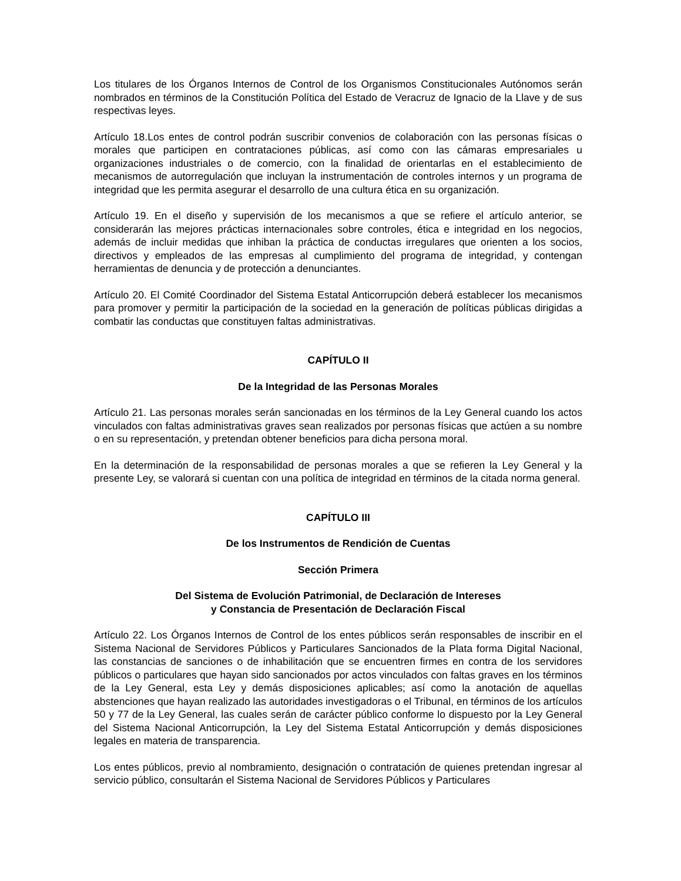Los titulares de los Órganos Internos de Control de los Organismos Constitucionales Autónomos serán nombrados en términos de la Constitución Política del Estado de Veracruz de Ignacio de la Llave y de sus respectivas leyes.
Artículo 18.Los entes de control podrán suscribir convenios de colaboración con las personas físicas o morales que participen en contrataciones públicas, así como con las cámaras empresariales u organizaciones industriales o de comercio, con la finalidad de orientarlas en el establecimiento de mecanismos de autorregulación que incluyan la instrumentación de controles internos y un programa de integridad que les permita asegurar el desarrollo de una cultura ética en su organización.
Artículo 19. En el diseño y supervisión de los mecanismos a que se refiere el artículo anterior, se considerarán las mejores prácticas internacionales sobre controles, ética e integridad en los negocios, además de incluir medidas que inhiban la práctica de conductas irregulares que orienten a los socios, directivos y empleados de las empresas al cumplimiento del programa de integridad, y contengan herramientas de denuncia y de protección a denunciantes.
Artículo 20. El Comité Coordinador del Sistema Estatal Anticorrupción deberá establecer los mecanismos para promover y permitir la participación de la sociedad en la generación de políticas públicas dirigidas a combatir las conductas que constituyen faltas administrativas.
CAPÍTULO II
De la Integridad de las Personas Morales
Artículo 21. Las personas morales serán sancionadas en los términos de la Ley General cuando los actos vinculados con faltas administrativas graves sean realizados por personas físicas que actúen a su nombre o en su representación, y pretendan obtener beneficios para dicha persona moral.
En la determinación de la responsabilidad de personas morales a que se refieren la Ley General y la presente Ley, se valorará si cuentan con una política de integridad en términos de la citada norma general.
CAPÍTULO III
De los Instrumentos de Rendición de Cuentas
Sección Primera
Del Sistema de Evolución Patrimonial, de Declaración de Intereses
y Constancia de Presentación de Declaración Fiscal
Artículo 22. Los Órganos Internos de Control de los entes públicos serán responsables de inscribir en el Sistema Nacional de Servidores Públicos y Particulares Sancionados de la Plata forma Digital Nacional, las constancias de sanciones o de inhabilitación que se encuentren firmes en contra de los servidores públicos o particulares que hayan sido sancionados por actos vinculados con faltas graves en los términos de la Ley General, esta Ley y demás disposiciones aplicables; así como la anotación de aquellas abstenciones que hayan realizado las autoridades investigadoras o el Tribunal, en términos de los artículos 50 y 77 de la Ley General, las cuales serán de carácter público conforme lo dispuesto por la Ley General del Sistema Nacional Anticorrupción, la Ley del Sistema Estatal Anticorrupción y demás disposiciones legales en materia de transparencia.
Los entes públicos, previo al nombramiento, designación o contratación de quienes pretendan ingresar al servicio público, consultarán el Sistema Nacional de Servidores Públicos y Particulares